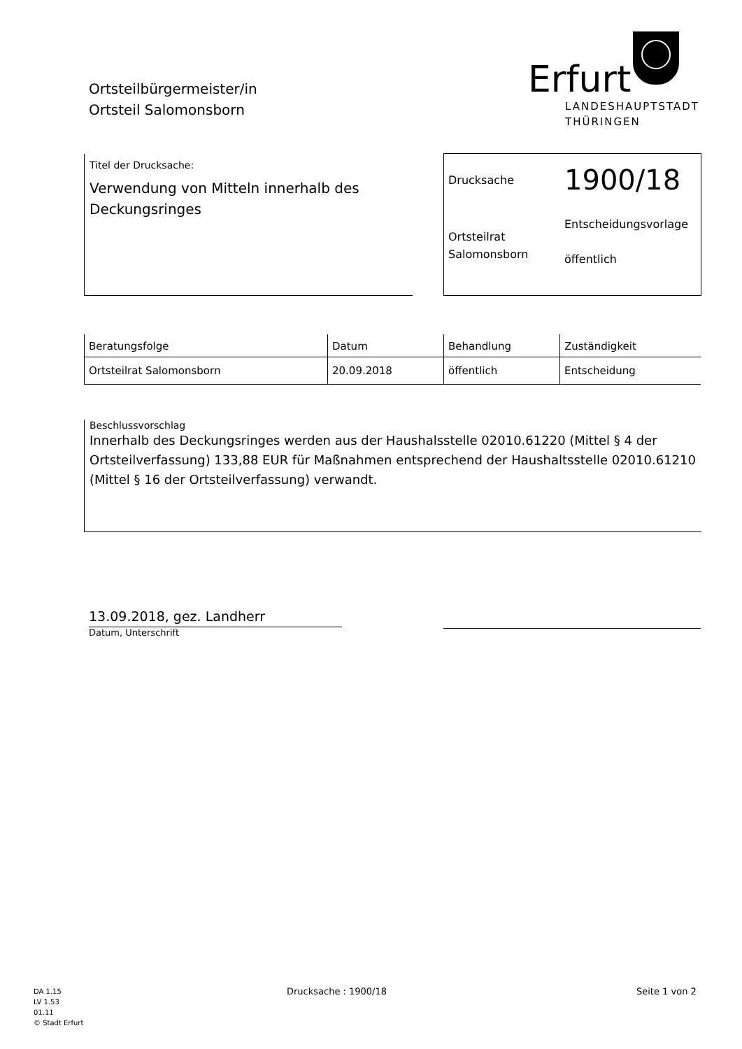Ortsteilbürgermeister/in
Ortsteil Salomonsborn
Erfurt
LANDESHAUPTSTADT
THÜRINGEN
Titel der Drucksache:
Verwendung von Mitteln innerhalb des Deckungsringes
Drucksache
1900/18
Ortsteilrat
Salomonsborn
Entscheidungsvorlage
öffentlich
| Beratungsfolge | Datum | Behandlung | Zuständigkeit |
| --- | --- | --- | --- |
| Ortsteilrat Salomonsborn | 20.09.2018 | öffentlich | Entscheidung |
Beschlussvorschlag
Innerhalb des Deckungsringes werden aus der Haushalsstelle 02010.61220 (Mittel § 4 der Ortsteilverfassung) 133,88 EUR für Maßnahmen entsprechend der Haushaltsstelle 02010.61210 (Mittel § 16 der Ortsteilverfassung) verwandt.
13.09.2018, gez. Landherr
Datum, Unterschrift
DA 1.15
LV 1.53
01.11
© Stadt Erfurt
Drucksache : 1900/18 Seite 1 von 2